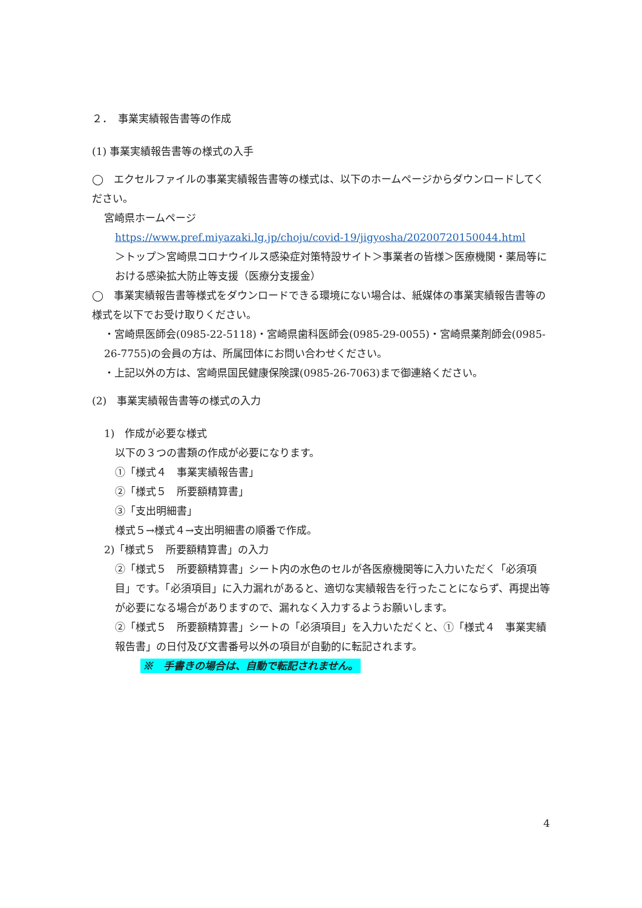２．　事業実績報告書等の作成
(1) 事業実績報告書等の様式の入手
◯　エクセルファイルの事業実績報告書等の様式は、以下のホームページからダウンロードしてください。
宮崎県ホームページ
https://www.pref.miyazaki.lg.jp/choju/covid-19/jigyosha/20200720150044.html
＞トップ＞宮崎県コロナウイルス感染症対策特設サイト＞事業者の皆様＞医療機関・薬局等における感染拡大防止等支援（医療分支援金）
◯　事業実績報告書等様式をダウンロードできる環境にない場合は、紙媒体の事業実績報告書等の様式を以下でお受け取りください。
・宮崎県医師会(0985-22-5118)・宮崎県歯科医師会(0985-29-0055)・宮崎県薬剤師会(0985-26-7755)の会員の方は、所属団体にお問い合わせください。
・上記以外の方は、宮崎県国民健康保険課(0985-26-7063)まで御連絡ください。
(2)　事業実績報告書等の様式の入力
1)　作成が必要な様式
以下の３つの書類の作成が必要になります。
①「様式４　事業実績報告書」
②「様式５　所要額精算書」
③「支出明細書」
様式５→様式４→支出明細書の順番で作成。
2)「様式５　所要額精算書」の入力
②「様式５　所要額精算書」シート内の水色のセルが各医療機関等に入力いただく「必須項目」です。「必須項目」に入力漏れがあると、適切な実績報告を行ったことにならず、再提出等が必要になる場合がありますので、漏れなく入力するようお願いします。
②「様式５　所要額精算書」シートの「必須項目」を入力いただくと、①「様式４　事業実績報告書」の日付及び文書番号以外の項目が自動的に転記されます。
※　手書きの場合は、自動で転記されません。
4